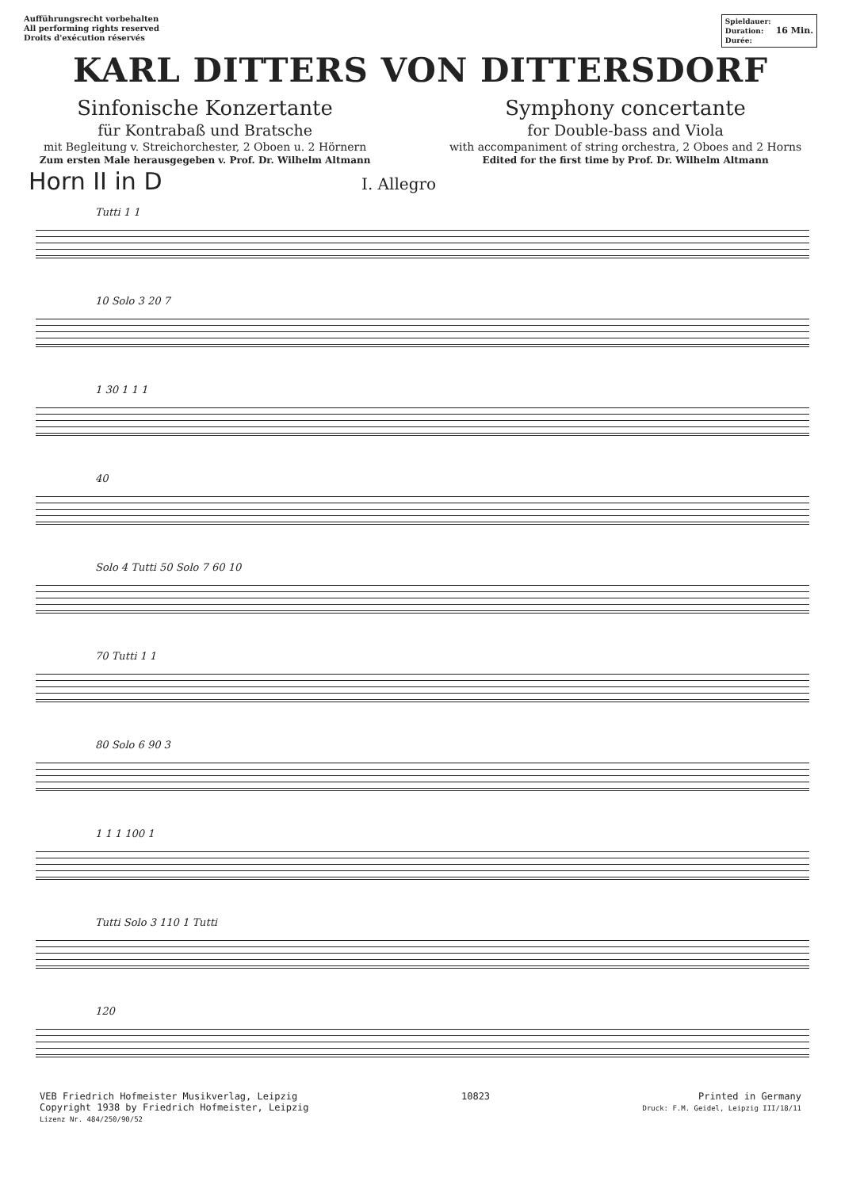Aufführungsrecht vorbehalten
All performing rights reserved
Droits d'exécution réservés
Spieldauer:
Duration:
Durée: 16 Min.
KARL DITTERS VON DITTERSDORF
Sinfonische Konzertante
für Kontrabaß und Bratsche
mit Begleitung v. Streichorchester, 2 Oboen u. 2 Hörnern
Zum ersten Male herausgegeben v. Prof. Dr. Wilhelm Altmann
Symphony concertante
for Double-bass and Viola
with accompaniment of string orchestra, 2 Oboes and 2 Horns
Edited for the first time by Prof. Dr. Wilhelm Altmann
Horn II in D I. Allegro
Tutti 1 1
10 Solo 3 20 7
1 30 1 1 1
40
Solo 4 Tutti 50 Solo 7 60 10
70 Tutti 1 1
80 Solo 6 90 3
1 1 1 100 1
Tutti Solo 3 110 1 Tutti
120
VEB Friedrich Hofmeister Musikverlag, Leipzig
Copyright 1938 by Friedrich Hofmeister, Leipzig
Lizenz Nr. 484/250/90/52
10823 Printed in Germany
Druck: F.M. Geidel, Leipzig III/18/11